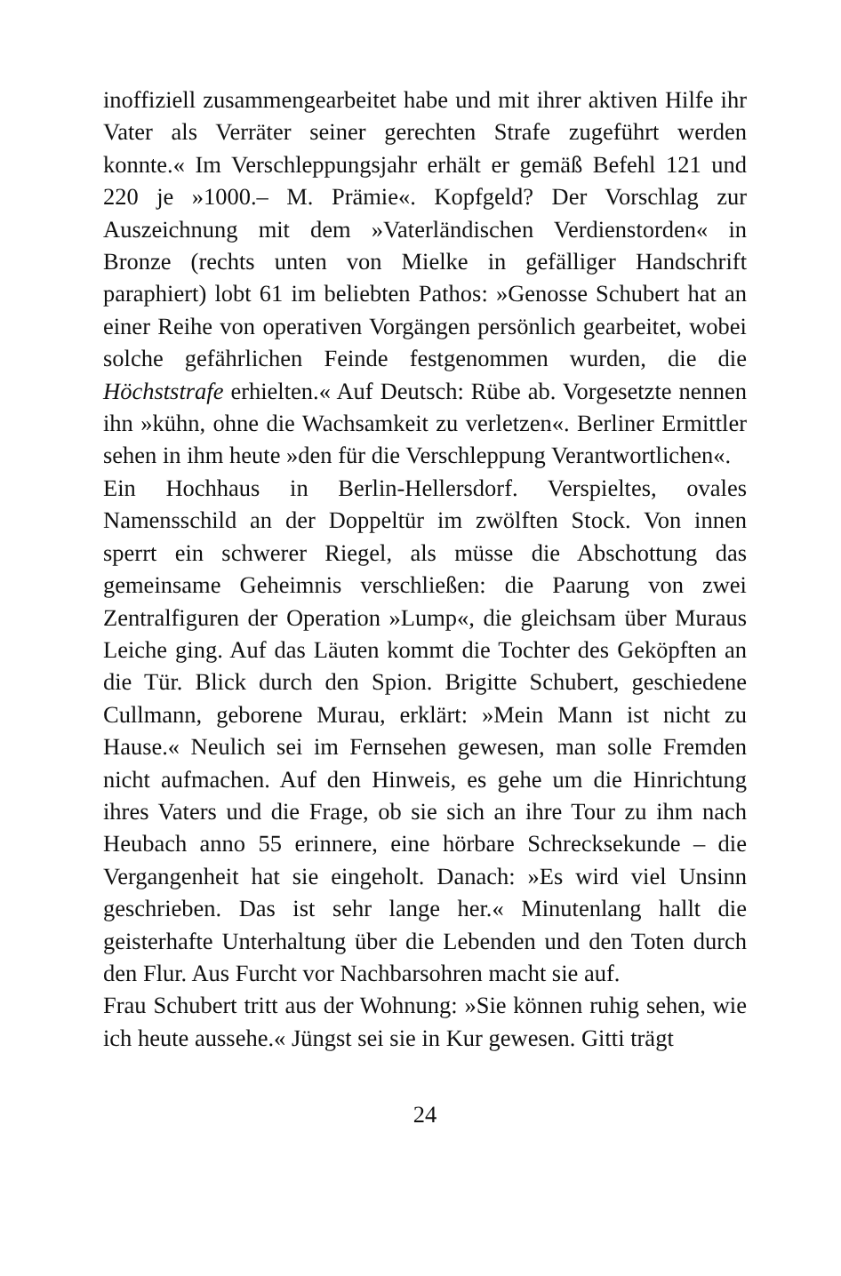inoffiziell zusammengearbeitet habe und mit ihrer aktiven Hilfe ihr Vater als Verräter seiner gerechten Strafe zugeführt werden konnte.« Im Verschleppungsjahr erhält er gemäß Befehl 121 und 220 je »1000.– M. Prämie«. Kopfgeld? Der Vorschlag zur Auszeichnung mit dem »Vaterländischen Verdienstorden« in Bronze (rechts unten von Mielke in gefälliger Handschrift paraphiert) lobt 61 im beliebten Pathos: »Genosse Schubert hat an einer Reihe von operativen Vorgängen persönlich gearbeitet, wobei solche gefährlichen Feinde festgenommen wurden, die die Höchststrafe erhielten.« Auf Deutsch: Rübe ab. Vorgesetzte nennen ihn »kühn, ohne die Wachsamkeit zu verletzen«. Berliner Ermittler sehen in ihm heute »den für die Verschleppung Verantwortlichen«.
Ein Hochhaus in Berlin-Hellersdorf. Verspieltes, ovales Namensschild an der Doppeltür im zwölften Stock. Von innen sperrt ein schwerer Riegel, als müsse die Abschottung das gemeinsame Geheimnis verschließen: die Paarung von zwei Zentralfiguren der Operation »Lump«, die gleichsam über Muraus Leiche ging. Auf das Läuten kommt die Tochter des Geköpften an die Tür. Blick durch den Spion. Brigitte Schubert, geschiedene Cullmann, geborene Murau, erklärt: »Mein Mann ist nicht zu Hause.« Neulich sei im Fernsehen gewesen, man solle Fremden nicht aufmachen. Auf den Hinweis, es gehe um die Hinrichtung ihres Vaters und die Frage, ob sie sich an ihre Tour zu ihm nach Heubach anno 55 erinnere, eine hörbare Schrecksekunde – die Vergangenheit hat sie eingeholt. Danach: »Es wird viel Unsinn geschrieben. Das ist sehr lange her.« Minutenlang hallt die geisterhafte Unterhaltung über die Lebenden und den Toten durch den Flur. Aus Furcht vor Nachbarsohren macht sie auf.
Frau Schubert tritt aus der Wohnung: »Sie können ruhig sehen, wie ich heute aussehe.« Jüngst sei sie in Kur gewesen. Gitti trägt
24